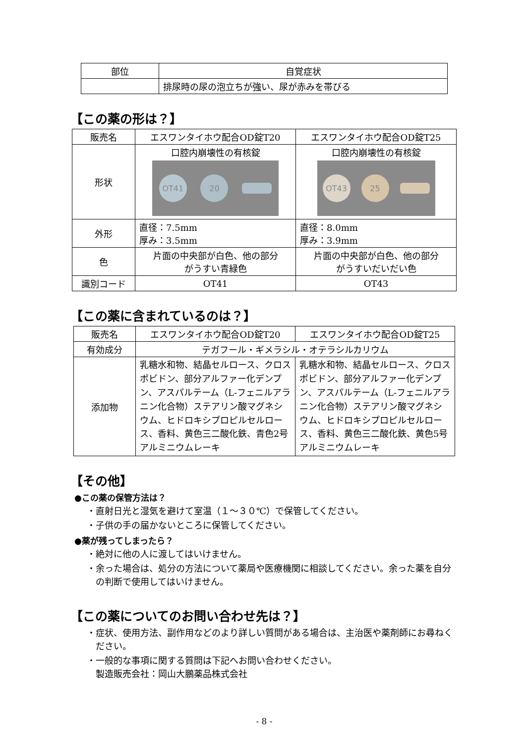| 部位 | 自覚症状 |
| | 排尿時の尿の泡立ちが強い、尿が赤みを帯びる |
【この薬の形は？】
| 販売名 | エスワンタイホウ配合OD錠T20 | エスワンタイホウ配合OD錠T25 |
| 形状 | 口腔内崩壊性の有核錠 OT41 20 | 口腔内崩壊性の有核錠 OT43 25 |
| 外形 | 直径：7.5mm 厚み：3.5mm | 直径：8.0mm 厚み：3.9mm |
| 色 | 片面の中央部が白色、他の部分 がうすい青緑色 | 片面の中央部が白色、他の部分 がうすいだいだい色 |
| 識別コード | OT41 | OT43 |
【この薬に含まれているのは？】
| 販売名 | エスワンタイホウ配合OD錠T20 | エスワンタイホウ配合OD錠T25 |
| 有効成分 | テガフール・ギメラシル・オテラシルカリウム | |
| 添加物 | 乳糖水和物、結晶セルロース、クロスポビドン、部分アルファー化デンプン、アスパルテーム（L-フェニルアラニン化合物）ステアリン酸マグネシウム、ヒドロキシプロピルセルロース、香料、黄色三二酸化鉄、青色2号アルミニウムレーキ | 乳糖水和物、結晶セルロース、クロスポビドン、部分アルファー化デンプン、アスパルテーム（L-フェニルアラニン化合物）ステアリン酸マグネシウム、ヒドロキシプロピルセルロース、香料、黄色三二酸化鉄、黄色5号アルミニウムレーキ |
【その他】
●この薬の保管方法は？
・直射日光と湿気を避けて室温（１～３０℃）で保管してください。
・子供の手の届かないところに保管してください。
●薬が残ってしまったら？
・絶対に他の人に渡してはいけません。
・余った場合は、処分の方法について薬局や医療機関に相談してください。余った薬を自分の判断で使用してはいけません。
【この薬についてのお問い合わせ先は？】
・症状、使用方法、副作用などのより詳しい質問がある場合は、主治医や薬剤師にお尋ねください。
・一般的な事項に関する質問は下記へお問い合わせください。
製造販売会社：岡山大鵬薬品株式会社
- 8 -